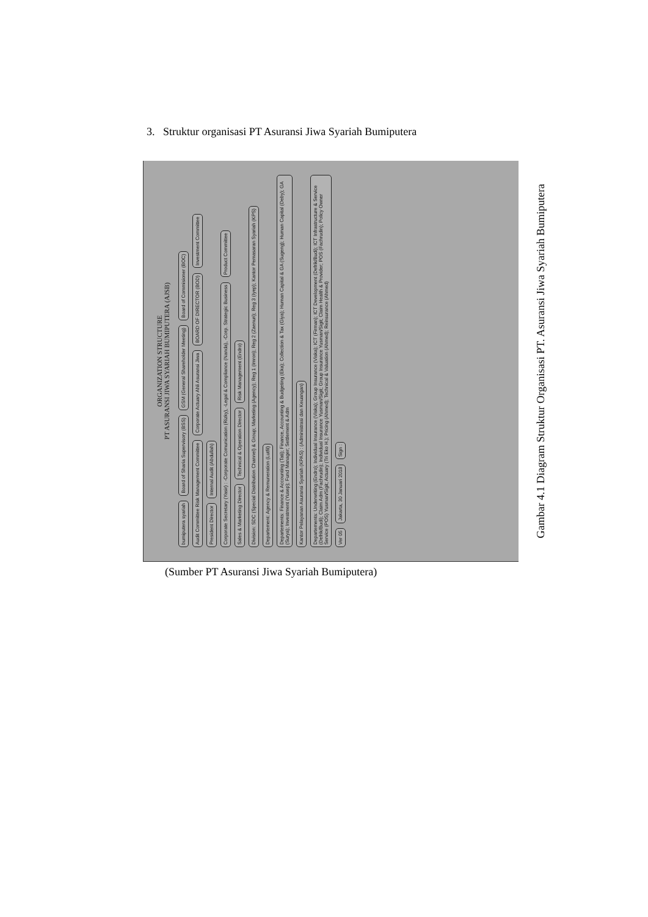3. Struktur organisasi PT Asuransi Jiwa Syariah Bumiputera
ORGANIZATION STRUCTURE
PT ASURANSI JIWA SYARIAH BUMIPUTERA (AJSB)
bumiputera syariah Board of Sharia Supervisory (BSS) GSM (General Shareholder Meeting) Board of Commisioner (BOC) Audit Committee Risk Management Committee Corporate Actuary Ahli Asuransi Jiwa BOARD OF DIRECTOR (BOD) Investment Committee President Director Internal Audit (Abdullah) Corporate Secretary (Yasir) : -Corporate Comunication (Rizky), -Legal & Compliance (Nanda), -Corp. Strategic Business Product Committee Sales & Marketing Director Technical & Operation Director Risk Management (Endro) Division: SDC (Special Distribution Channel) & Group; Marketing (Agency); Reg 1 (Imron); Reg 2 (Zaenuri); Reg 3 (Iyep); Kantor Pemasaran Syariah (KPS) Departement: Agency & Remuneration (Lutfil) Departements: Finance & Accounting (Tati); Finance, Accounting & Budgeting (Eka); Collection & Tax (Giya); Human Capital & GA (Sugeng); Human Capital (Deby); GA (Surya); Investment (Yusep); Fund Manager; Settlement & Adm Kantor Pelayanan Asuransi Syariah (KPAS) : (Administrasi dan Keuangan) Departements: Underwriting (Endro); Individual Insurance (Viska); Group Insurance (Viska); ICT (Firman); ICT Development (Defrik/Budi); ICT Infrastructure & Service (Defrik/Budi); Claim Adm (Fachrudin); Individual Insurance Yusman/Sigit; Group Insurance Yusman/Sigit; Claim Health & Provider; POS (Fachrudin); Policy Owner Service (POS) Yusman/Sigit; Actuary (Tri Eko H.); Pricing (Ahmed); Technical & Valuation (Ahmed); Reinsurance (Ahmed) Ver 05 Jakarta, 30 Januari 2018 Sign :
Gambar 4.1 Diagram Struktur Organisasi PT. Asuransi Jiwa Syariah Bumiputera
(Sumber PT Asuransi Jiwa Syariah Bumiputera)